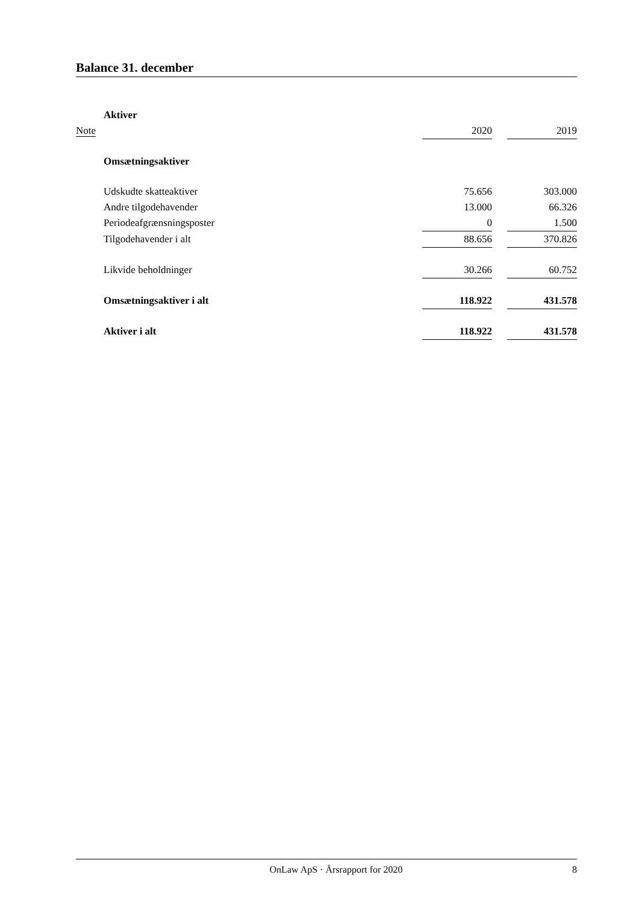Balance 31. december
| | Aktiver | | | |
| Note | | 2020 | | 2019 |
| | Omsætningsaktiver | | | |
| | Udskudte skatteaktiver | 75.656 | | 303.000 |
| | Andre tilgodehavender | 13.000 | | 66.326 |
| | Periodeafgrænsningsposter | 0 | | 1.500 |
| | Tilgodehavender i alt | 88.656 | | 370.826 |
| | Likvide beholdninger | 30.266 | | 60.752 |
| | Omsætningsaktiver i alt | 118.922 | | 431.578 |
| | Aktiver i alt | 118.922 | | 431.578 |
OnLaw ApS · Årsrapport for 2020 8